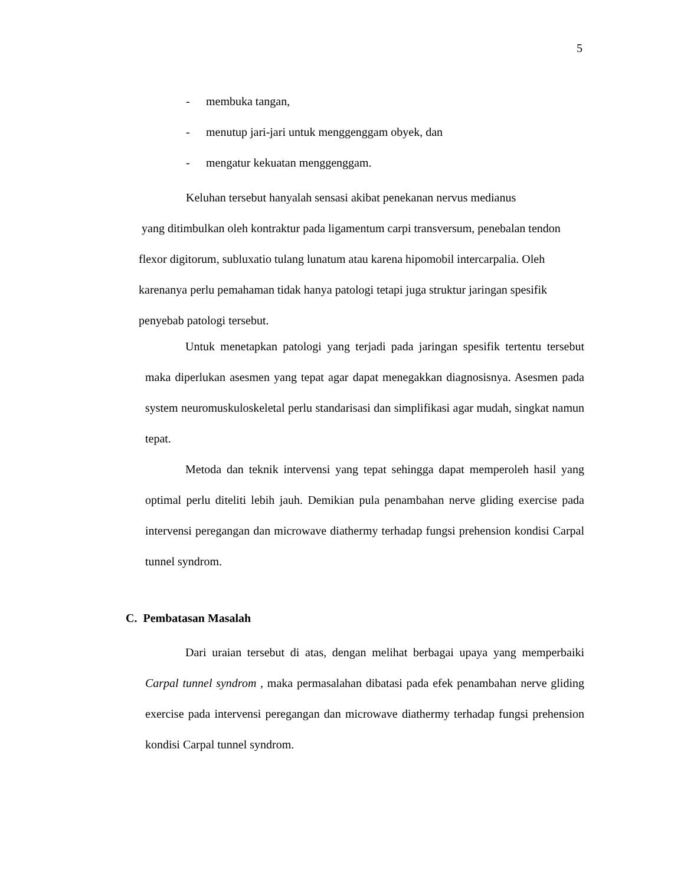5
- membuka tangan,
- menutup jari-jari untuk menggenggam obyek, dan
- mengatur kekuatan menggenggam.
Keluhan tersebut hanyalah sensasi akibat penekanan nervus medianus
yang ditimbulkan oleh kontraktur pada ligamentum carpi transversum, penebalan tendon flexor digitorum, subluxatio tulang lunatum atau karena hipomobil intercarpalia. Oleh karenanya perlu pemahaman tidak hanya patologi tetapi juga struktur jaringan spesifik penyebab patologi tersebut.
Untuk menetapkan patologi yang terjadi pada jaringan spesifik tertentu tersebut maka diperlukan asesmen yang tepat agar dapat menegakkan diagnosisnya. Asesmen pada system neuromuskuloskeletal perlu standarisasi dan simplifikasi agar mudah, singkat namun tepat.
Metoda dan teknik intervensi yang tepat sehingga dapat memperoleh hasil yang optimal perlu diteliti lebih jauh. Demikian pula penambahan nerve gliding exercise pada intervensi peregangan dan microwave diathermy terhadap fungsi prehension kondisi Carpal tunnel syndrom.
C. Pembatasan Masalah
Dari uraian tersebut di atas, dengan melihat berbagai upaya yang memperbaiki Carpal tunnel syndrom , maka permasalahan dibatasi pada efek penambahan nerve gliding exercise pada intervensi peregangan dan microwave diathermy terhadap fungsi prehension kondisi Carpal tunnel syndrom.